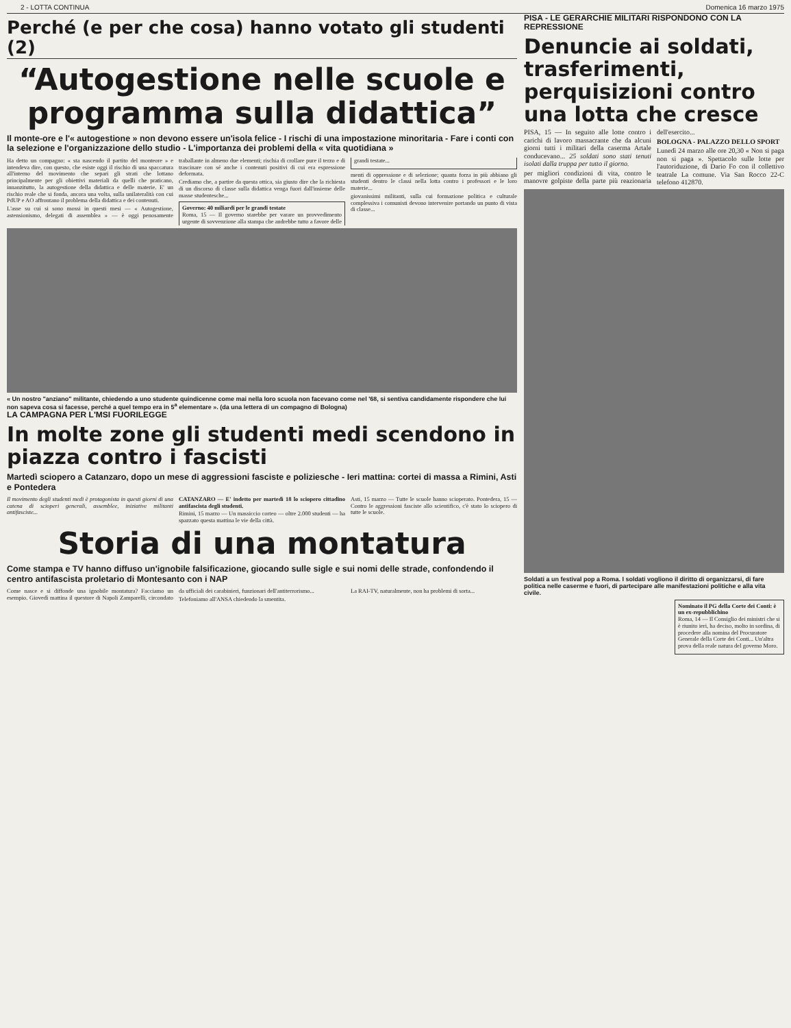2 - LOTTA CONTINUA Domenica 16 marzo 1975
Perché (e per che cosa) hanno votato gli studenti (2)
“Autogestione nelle scuole e programma sulla didattica”
Il monte-ore e l'« autogestione » non devono essere un'isola felice - I rischi di una impostazione minoritaria - Fare i conti con la selezione e l'organizzazione dello studio - L'importanza dei problemi della « vita quotidiana »
Ha detto un compagno: « sta nascendo il partito del monteore » e intendeva dire, con questo, che esiste oggi il rischio di una spaccatura all'interno del movimento che separi gli strati che lottano principalmente per gli obiettivi materiali da quelli che praticano, innanzitutto, la autogestione della didattica e delle materie. E' un rischio reale che si fonda, ancora una volta, sulla unilateralità con cui PdUP e AO affrontano il problema della didattica e dei contenuti.
L'asse su cui si sono mossi in questi mesi — « Autogestione, astensionismo, delegati di assemblea » — è oggi penosamente traballante in almeno due elementi; rischia di crollare pure il terzo e di trascinare con sé anche i contenuti positivi di cui era espressione deformata.
Crediamo che, a partire da questa ottica, sia giusto dire che la richiesta di un discorso di classe sulla didattica venga fuori dall'insieme delle masse studentesche...
Governo: 40 miliardi per le grandi testate
Roma, 15 — Il governo starebbe per varare un provvedimento urgente di sovvenzione alla stampa che andrebbe tutto a favore delle grandi testate...
menti di oppressione e di selezione; quanta forza in più abbiano gli studenti dentro le classi nella lotta contro i professori e le loro materie...
giovanissimi militanti, sulla cui formazione politica e culturale complessiva i comunisti devono intervenire portando un punto di vista di classe...
« Un nostro "anziano" militante, chiedendo a uno studente quindicenne come mai nella loro scuola non facevano come nel '68, si sentiva candidamente rispondere che lui non sapeva cosa si facesse, perché a quel tempo era in 5<sup>a</sup> elementare ». (da una lettera di un compagno di Bologna)
LA CAMPAGNA PER L'MSI FUORILEGGE
In molte zone gli studenti medi scendono in piazza contro i fascisti
Martedì sciopero a Catanzaro, dopo un mese di aggressioni fasciste e poliziesche - Ieri mattina: cortei di massa a Rimini, Asti e Pontedera
Il movimento degli studenti medi è protagonista in questi giorni di una catena di scioperi generali, assemblee, iniziative militanti antifasciste...
CATANZARO — E' indetto per martedì 18 lo sciopero cittadino antifascista degli studenti.
Rimini, 15 marzo — Un massiccio corteo — oltre 2.000 studenti — ha spazzato questa mattina le vie della città.
Asti, 15 marzo — Tutte le scuole hanno scioperato. Pontedera, 15 — Contro le aggressioni fasciste allo scientifico, c'è stato lo sciopero di tutte le scuole.
Storia di una montatura
Come stampa e TV hanno diffuso un'ignobile falsificazione, giocando sulle sigle e sui nomi delle strade, confondendo il centro antifascista proletario di Montesanto con i NAP
Come nasce e si diffonde una ignobile montatura? Facciamo un esempio. Giovedì mattina il questore di Napoli Zamparelli, circondato da ufficiali dei carabinieri, funzionari dell'antiterrorismo...
Telefoniamo all'ANSA chiedendo la smentita.
La RAI-TV, naturalmente, non ha problemi di sorta...
PISA - LE GERARCHIE MILITARI RISPONDONO CON LA REPRESSIONE
Denuncie ai soldati, trasferimenti, perquisizioni contro una lotta che cresce
PISA, 15 — In seguito alle lotte contro i carichi di lavoro massacrante che da alcuni giorni tutti i militari della caserma Artale conducevano... 25 soldati sono stati tenuti isolati dalla truppa per tutto il giorno.
per migliori condizioni di vita, contro le manovre golpiste della parte più reazionaria dell'esercito...
BOLOGNA - PALAZZO DELLO SPORT
Lunedì 24 marzo alle ore 20,30 « Non si paga non si paga ». Spettacolo sulle lotte per l'autoriduzione, di Dario Fo con il collettivo teatrale La comune. Via San Rocco 22-C telefono 412870.
Soldati a un festival pop a Roma. I soldati vogliono il diritto di organizzarsi, di fare politica nelle caserme e fuori, di partecipare alle manifestazioni politiche e alla vita civile.
Nominato il PG della Corte dei Conti: è un ex-repubblichino
Roma, 14 — Il Consiglio dei ministri che si è riunito ieri, ha deciso, molto in sordina, di procedere alla nomina del Procuratore Generale della Corte dei Conti... Un'altra prova della reale natura del governo Moro.